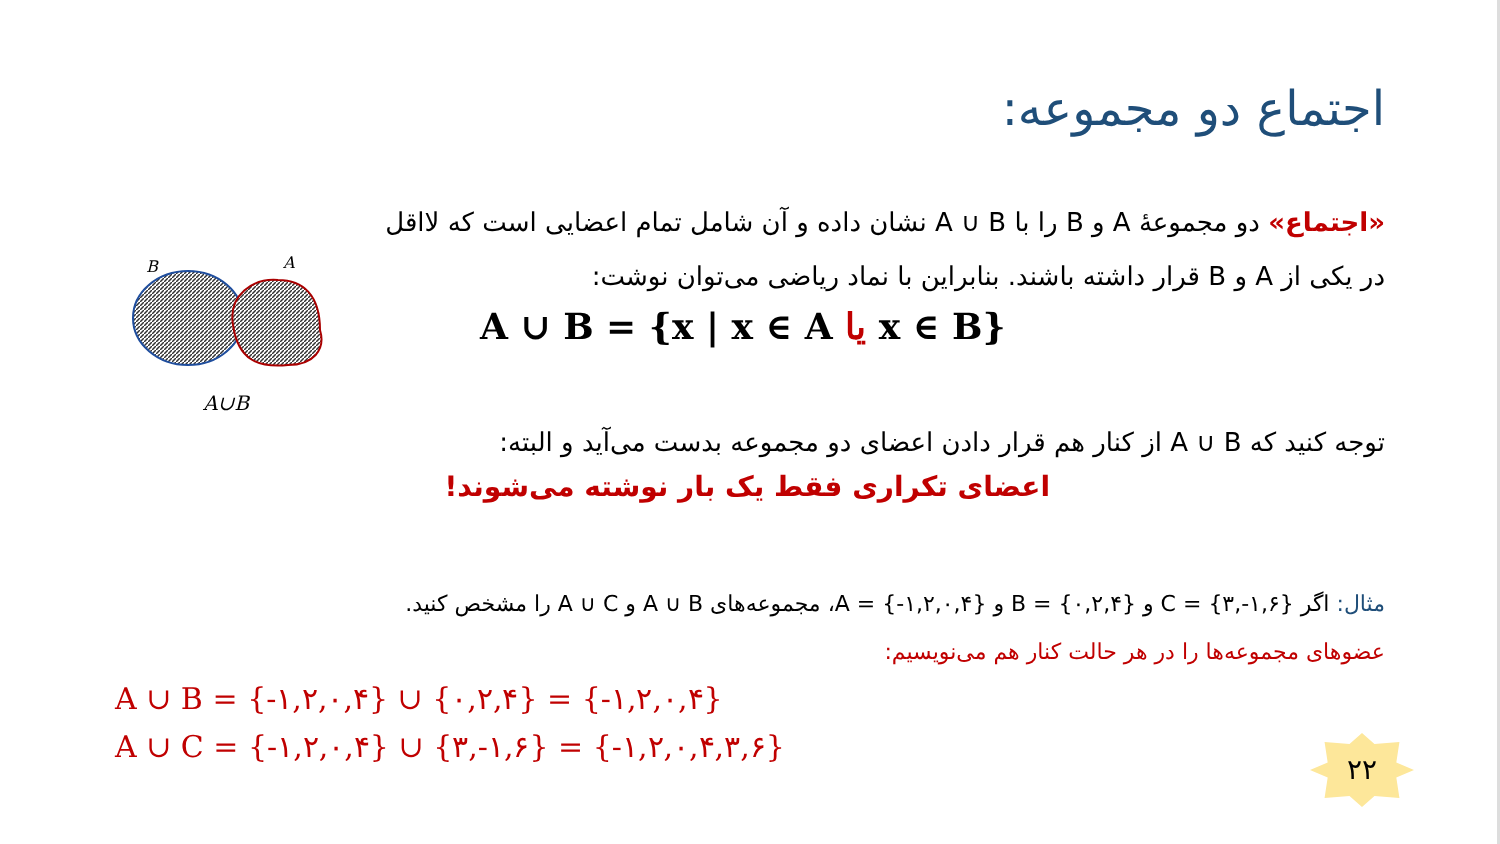اجتماع دو مجموعه:
«اجتماع» دو مجموعهٔ A و B را با A ∪ B نشان داده و آن شامل تمام اعضایی است که لااقل
در یکی از A و B قرار داشته باشند. بنابراین با نماد ریاضی می‌توان نوشت:
A ∪ B = {x | x ∈ A یا x ∈ B}
B
A
A∪B
توجه کنید که A ∪ B از کنار هم قرار دادن اعضای دو مجموعه بدست می‌آید و البته:
اعضای تکراری فقط یک بار نوشته می‌شوند!
مثال: اگر C = {۳,-۱,۶} و B = {۰,۲,۴} و A = {-۱,۲,۰,۴}، مجموعه‌های A ∪ B و A ∪ C را مشخص کنید.
عضوهای مجموعه‌ها را در هر حالت کنار هم می‌نویسیم:
A ∪ B = {-۱,۲,۰,۴} ∪ {۰,۲,۴} = {-۱,۲,۰,۴}
A ∪ C = {-۱,۲,۰,۴} ∪ {۳,-۱,۶} = {-۱,۲,۰,۴,۳,۶}
۲۲